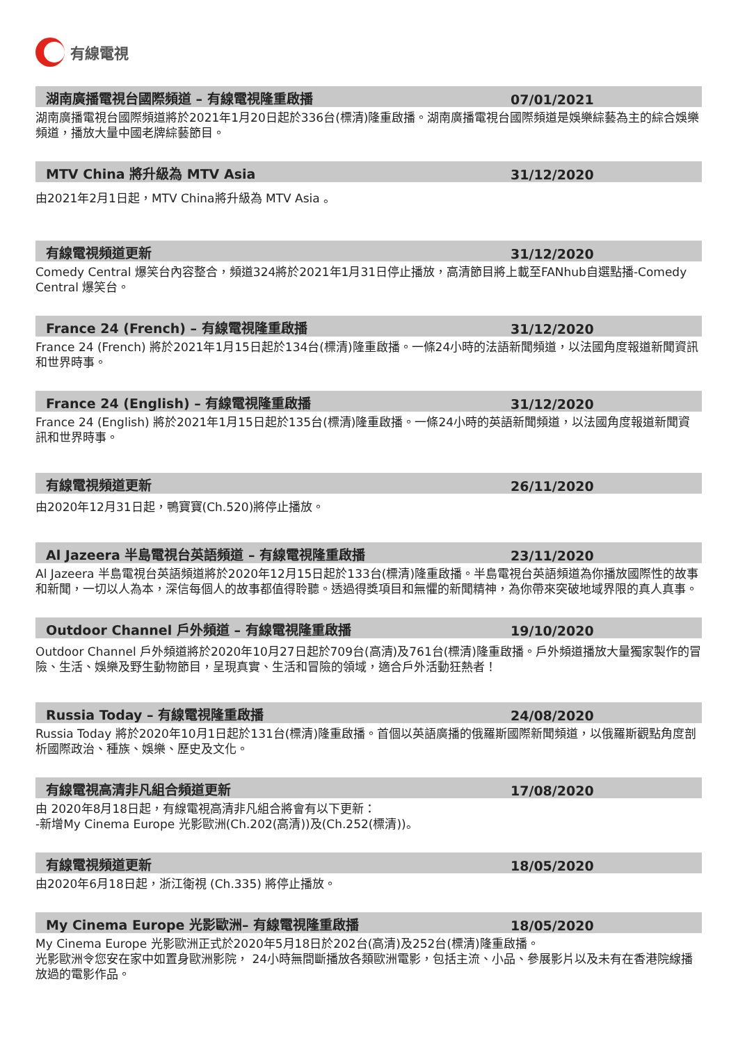有線電視
湖南廣播電視台國際頻道 – 有線電視隆重啟播
07/01/2021
湖南廣播電視台國際頻道將於2021年1月20日起於336台(標清)隆重啟播。湖南廣播電視台國際頻道是娛樂綜藝為主的綜合娛樂頻道，播放大量中國老牌綜藝節目。
MTV China 將升級為 MTV Asia
31/12/2020
由2021年2月1日起，MTV China將升級為 MTV Asia 。
有線電視頻道更新
31/12/2020
Comedy Central 爆笑台內容整合，頻道324將於2021年1月31日停止播放，高清節目將上載至FANhub自選點播-Comedy Central 爆笑台。
France 24 (French) – 有線電視隆重啟播
31/12/2020
France 24 (French) 將於2021年1月15日起於134台(標清)隆重啟播。一條24小時的法語新聞頻道，以法國角度報道新聞資訊和世界時事。
France 24 (English) – 有線電視隆重啟播
31/12/2020
France 24 (English) 將於2021年1月15日起於135台(標清)隆重啟播。一條24小時的英語新聞頻道，以法國角度報道新聞資訊和世界時事。
有線電視頻道更新
26/11/2020
由2020年12月31日起，鴨寶寶(Ch.520)將停止播放。
Al Jazeera 半島電視台英語頻道 – 有線電視隆重啟播
23/11/2020
Al Jazeera 半島電視台英語頻道將於2020年12月15日起於133台(標清)隆重啟播。半島電視台英語頻道為你播放國際性的故事和新聞，一切以人為本，深信每個人的故事都值得聆聽。透過得獎項目和無懼的新聞精神，為你帶來突破地域界限的真人真事。
Outdoor Channel 戶外頻道 – 有線電視隆重啟播
19/10/2020
Outdoor Channel 戶外頻道將於2020年10月27日起於709台(高清)及761台(標清)隆重啟播。戶外頻道播放大量獨家製作的冒險、生活、娛樂及野生動物節目，呈現真實、生活和冒險的領域，適合戶外活動狂熱者！
Russia Today – 有線電視隆重啟播
24/08/2020
Russia Today 將於2020年10月1日起於131台(標清)隆重啟播。首個以英語廣播的俄羅斯國際新聞頻道，以俄羅斯觀點角度剖析國際政治、種族、娛樂、歷史及文化。
有線電視高清非凡組合頻道更新
17/08/2020
由 2020年8月18日起，有線電視高清非凡組合將會有以下更新：
-新增My Cinema Europe 光影歐洲(Ch.202(高清))及(Ch.252(標清))。
有線電視頻道更新
18/05/2020
由2020年6月18日起，浙江衛視 (Ch.335) 將停止播放。
My Cinema Europe 光影歐洲– 有線電視隆重啟播
18/05/2020
My Cinema Europe 光影歐洲正式於2020年5月18日於202台(高清)及252台(標清)隆重啟播。
光影歐洲令您安在家中如置身歐洲影院， 24小時無間斷播放各類歐洲電影，包括主流、小品、參展影片以及未有在香港院線播放過的電影作品。